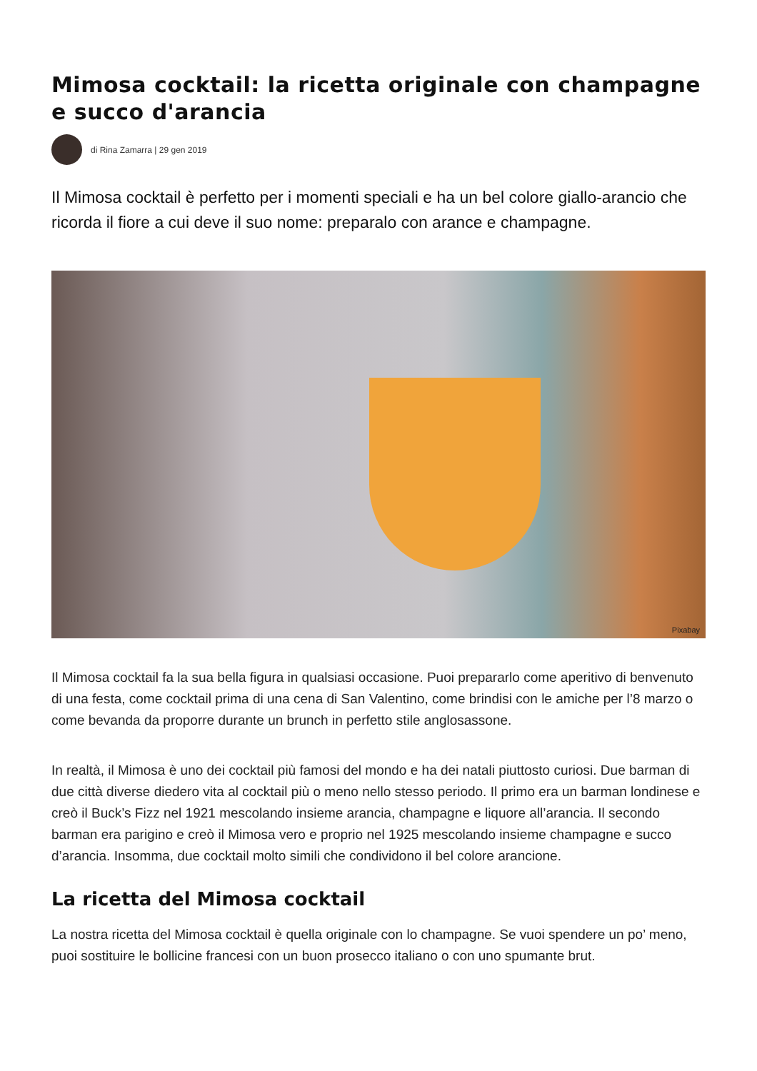Mimosa cocktail: la ricetta originale con champagne e succo d'arancia
di Rina Zamarra | 29 gen 2019
Il Mimosa cocktail è perfetto per i momenti speciali e ha un bel colore giallo-arancio che ricorda il fiore a cui deve il suo nome: preparalo con arance e champagne.
Pixabay
Il Mimosa cocktail fa la sua bella figura in qualsiasi occasione. Puoi prepararlo come aperitivo di benvenuto di una festa, come cocktail prima di una cena di San Valentino, come brindisi con le amiche per l’8 marzo o come bevanda da proporre durante un brunch in perfetto stile anglosassone.
In realtà, il Mimosa è uno dei cocktail più famosi del mondo e ha dei natali piuttosto curiosi. Due barman di due città diverse diedero vita al cocktail più o meno nello stesso periodo. Il primo era un barman londinese e creò il Buck’s Fizz nel 1921 mescolando insieme arancia, champagne e liquore all’arancia. Il secondo barman era parigino e creò il Mimosa vero e proprio nel 1925 mescolando insieme champagne e succo d’arancia. Insomma, due cocktail molto simili che condividono il bel colore arancione.
La ricetta del Mimosa cocktail
La nostra ricetta del Mimosa cocktail è quella originale con lo champagne. Se vuoi spendere un po’ meno, puoi sostituire le bollicine francesi con un buon prosecco italiano o con uno spumante brut.